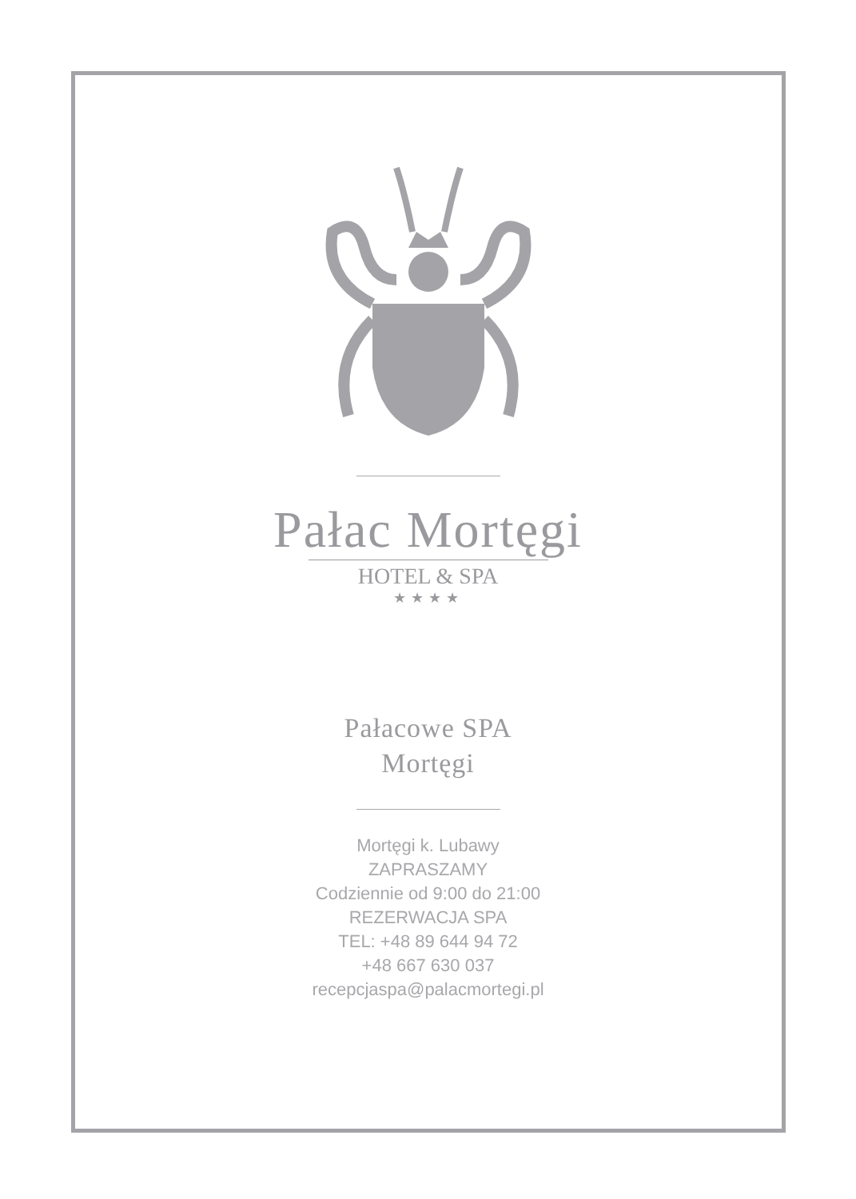Pałac Mortęgi
HOTEL & SPA
★★★★
Pałacowe SPA
Mortęgi
Mortęgi k. Lubawy
ZAPRASZAMY
Codziennie od 9:00 do 21:00
REZERWACJA SPA
TEL: +48 89 644 94 72
+48 667 630 037
recepcjaspa@palacmortegi.pl